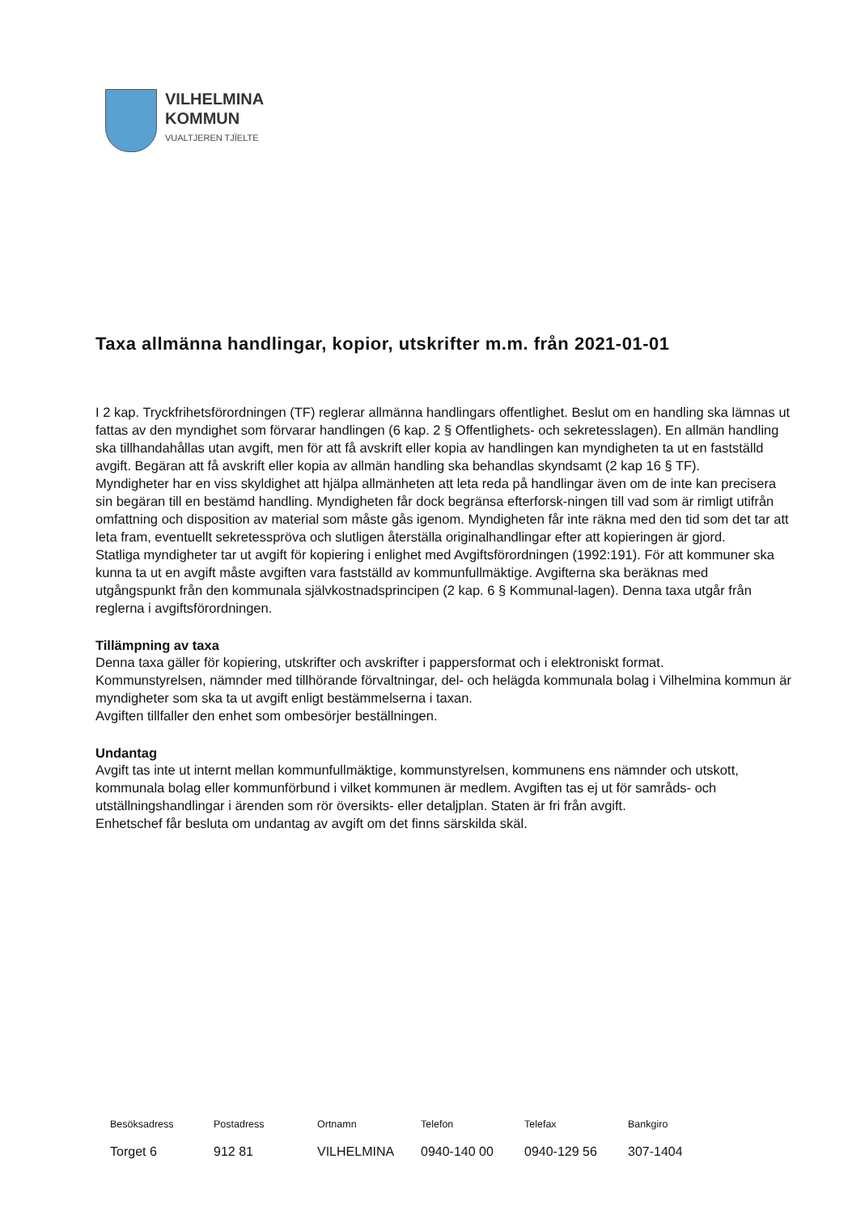VILHELMINA
KOMMUN
VUALTJEREN TJÏELTE
Taxa allmänna handlingar, kopior, utskrifter m.m. från 2021-01-01
I 2 kap. Tryckfrihetsförordningen (TF) reglerar allmänna handlingars offentlighet. Beslut om en handling ska lämnas ut fattas av den myndighet som förvarar handlingen (6 kap. 2 § Offentlighets- och sekretesslagen). En allmän handling ska tillhandahållas utan avgift, men för att få avskrift eller kopia av handlingen kan myndigheten ta ut en fastställd avgift. Begäran att få avskrift eller kopia av allmän handling ska behandlas skyndsamt (2 kap 16 § TF).
Myndigheter har en viss skyldighet att hjälpa allmänheten att leta reda på handlingar även om de inte kan precisera sin begäran till en bestämd handling. Myndigheten får dock begränsa efterforsk-ningen till vad som är rimligt utifrån omfattning och disposition av material som måste gås igenom. Myndigheten får inte räkna med den tid som det tar att leta fram, eventuellt sekretesspröva och slutligen återställa originalhandlingar efter att kopieringen är gjord.
Statliga myndigheter tar ut avgift för kopiering i enlighet med Avgiftsförordningen (1992:191). För att kommuner ska kunna ta ut en avgift måste avgiften vara fastställd av kommunfullmäktige. Avgifterna ska beräknas med utgångspunkt från den kommunala självkostnadsprincipen (2 kap. 6 § Kommunal-lagen). Denna taxa utgår från reglerna i avgiftsförordningen.
Tillämpning av taxa
Denna taxa gäller för kopiering, utskrifter och avskrifter i pappersformat och i elektroniskt format.
Kommunstyrelsen, nämnder med tillhörande förvaltningar, del- och helägda kommunala bolag i Vilhelmina kommun är myndigheter som ska ta ut avgift enligt bestämmelserna i taxan.
Avgiften tillfaller den enhet som ombesörjer beställningen.
Undantag
Avgift tas inte ut internt mellan kommunfullmäktige, kommunstyrelsen, kommunens ens nämnder och utskott, kommunala bolag eller kommunförbund i vilket kommunen är medlem. Avgiften tas ej ut för samråds- och utställningshandlingar i ärenden som rör översikts- eller detaljplan. Staten är fri från avgift.
Enhetschef får besluta om undantag av avgift om det finns särskilda skäl.
| Besöksadress | Postadress | Ortnamn | Telefon | Telefax | Bankgiro |
| --- | --- | --- | --- | --- | --- |
| Torget 6 | 912 81 | VILHELMINA | 0940-140 00 | 0940-129 56 | 307-1404 |